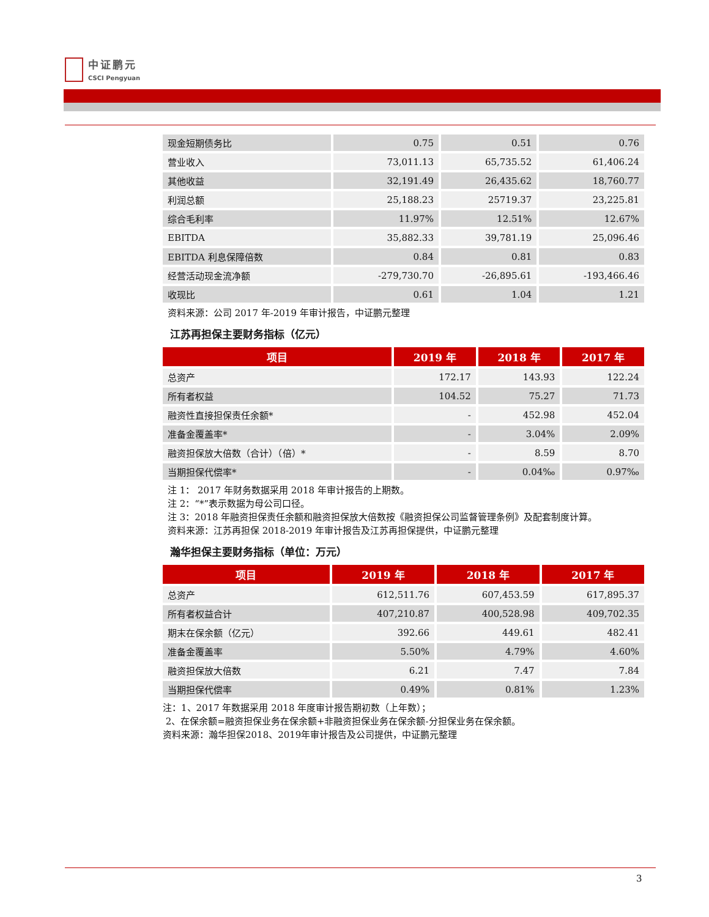中证鹏元
CSCI Pengyuan
| 现金短期债务比 | 0.75 | 0.51 | 0.76 |
| 营业收入 | 73,011.13 | 65,735.52 | 61,406.24 |
| 其他收益 | 32,191.49 | 26,435.62 | 18,760.77 |
| 利润总额 | 25,188.23 | 25719.37 | 23,225.81 |
| 综合毛利率 | 11.97% | 12.51% | 12.67% |
| EBITDA | 35,882.33 | 39,781.19 | 25,096.46 |
| EBITDA 利息保障倍数 | 0.84 | 0.81 | 0.83 |
| 经营活动现金流净额 | -279,730.70 | -26,895.61 | -193,466.46 |
| 收现比 | 0.61 | 1.04 | 1.21 |
资料来源：公司 2017 年-2019 年审计报告，中证鹏元整理
江苏再担保主要财务指标（亿元）
| 项目 | 2019 年 | 2018 年 | 2017 年 |
| --- | --- | --- | --- |
| 总资产 | 172.17 | 143.93 | 122.24 |
| 所有者权益 | 104.52 | 75.27 | 71.73 |
| 融资性直接担保责任余额* | - | 452.98 | 452.04 |
| 准备金覆盖率* | - | 3.04% | 2.09% |
| 融资担保放大倍数（合计）（倍）* | - | 8.59 | 8.70 |
| 当期担保代偿率* | - | 0.04‰ | 0.97‰ |
注 1： 2017 年财务数据采用 2018 年审计报告的上期数。
注 2：“*”表示数据为母公司口径。
注 3：2018 年融资担保责任余额和融资担保放大倍数按《融资担保公司监督管理条例》及配套制度计算。
资料来源：江苏再担保 2018-2019 年审计报告及江苏再担保提供，中证鹏元整理
瀚华担保主要财务指标（单位：万元）
| 项目 | 2019 年 | 2018 年 | 2017 年 |
| --- | --- | --- | --- |
| 总资产 | 612,511.76 | 607,453.59 | 617,895.37 |
| 所有者权益合计 | 407,210.87 | 400,528.98 | 409,702.35 |
| 期末在保余额（亿元） | 392.66 | 449.61 | 482.41 |
| 准备金覆盖率 | 5.50% | 4.79% | 4.60% |
| 融资担保放大倍数 | 6.21 | 7.47 | 7.84 |
| 当期担保代偿率 | 0.49% | 0.81% | 1.23% |
注：1、2017 年数据采用 2018 年度审计报告期初数（上年数）；
2、在保余额=融资担保业务在保余额+非融资担保业务在保余额-分担保业务在保余额。
资料来源：瀚华担保2018、2019年审计报告及公司提供，中证鹏元整理
3